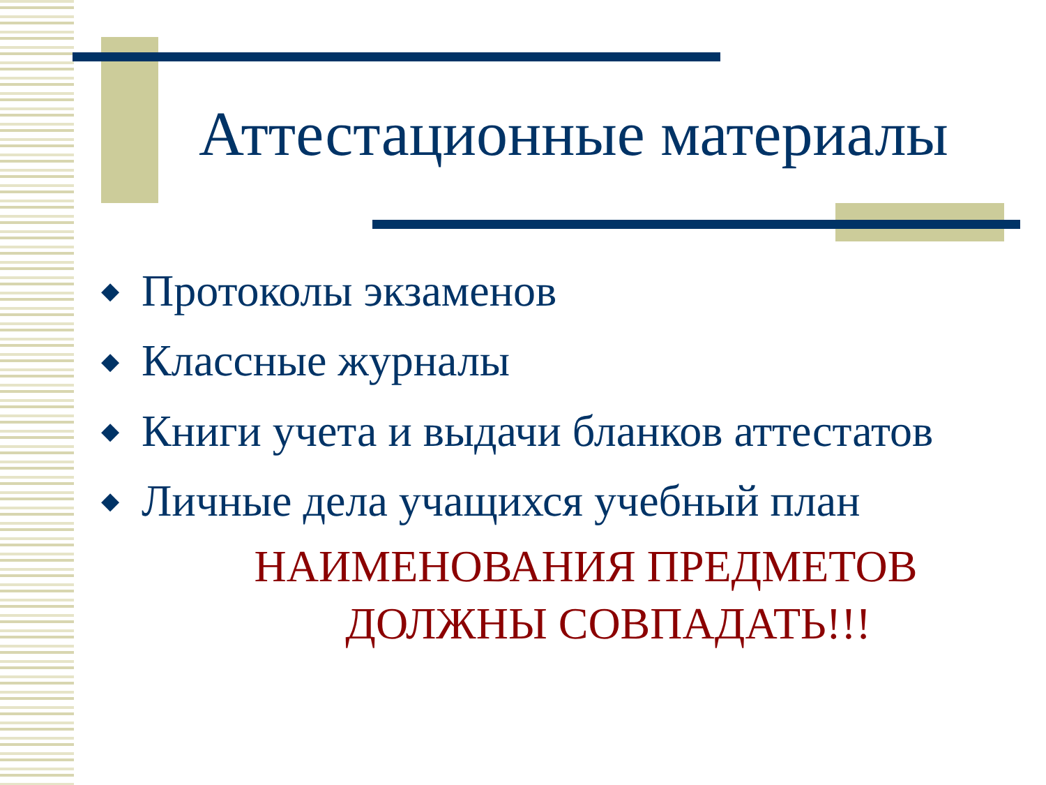Аттестационные материалы
◆ Протоколы экзаменов
◆ Классные журналы
◆ Книги учета и выдачи бланков аттестатов
◆ Личные дела учащихся учебный план
НАИМЕНОВАНИЯ ПРЕДМЕТОВ
ДОЛЖНЫ СОВПАДАТЬ!!!